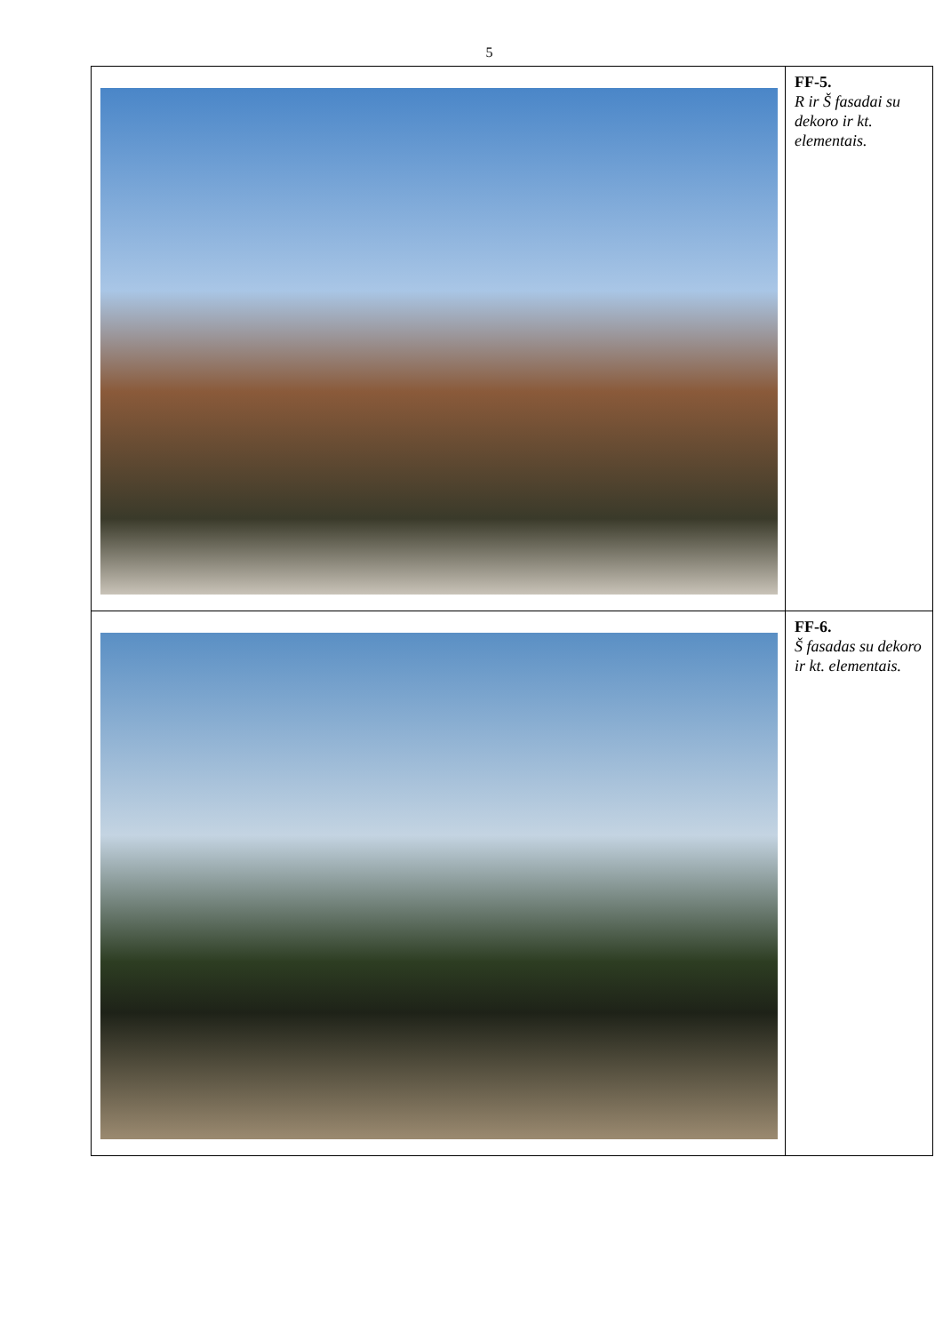5
| | FF-5. R ir Š fasadai su dekoro ir kt. elementais. |
| | FF-6. Š fasadas su dekoro ir kt. elementais. |